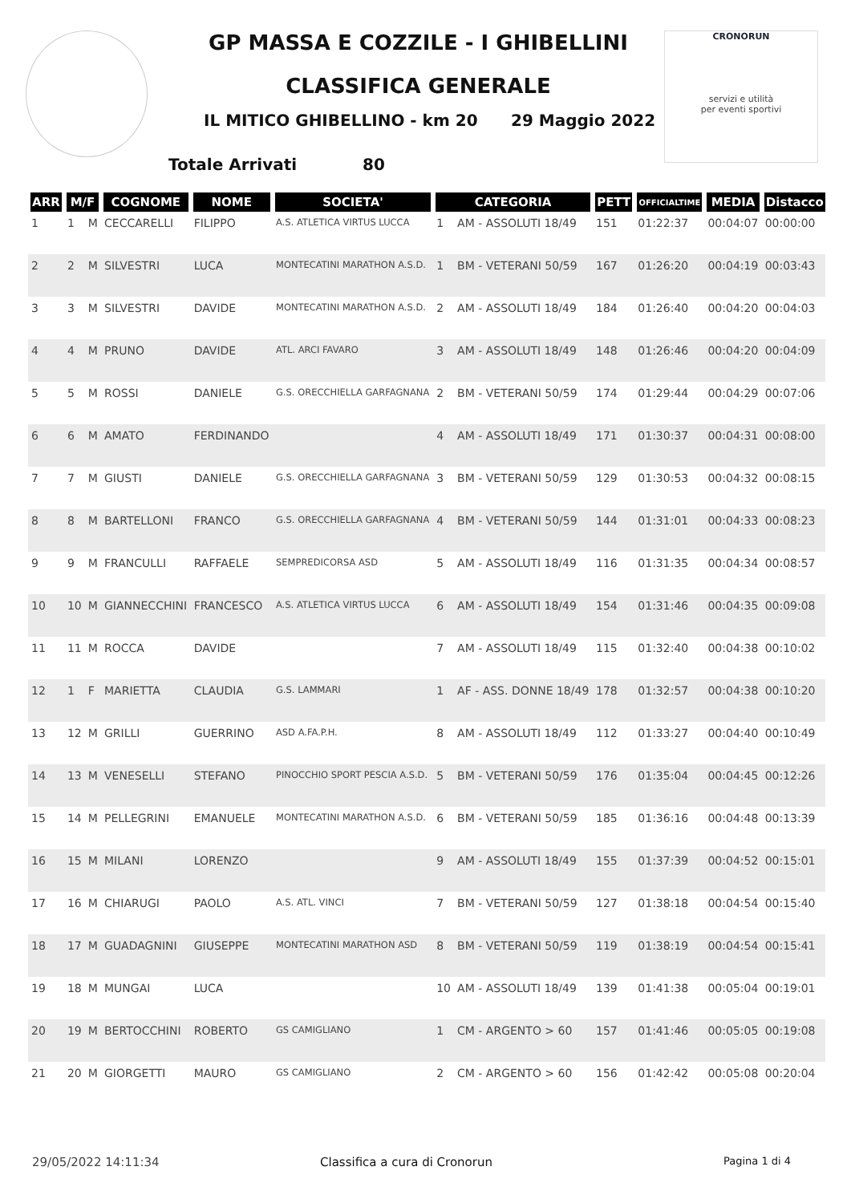CRONORUN
servizi e utilità
per eventi sportivi
GP MASSA E COZZILE - I GHIBELLINI
CLASSIFICA GENERALE
IL MITICO GHIBELLINO - km 20 29 Maggio 2022
Totale Arrivati 80
| ARR | M/F | | COGNOME | NOME | SOCIETA' | CATEGORIA | | PETT | OFFICIALTIME | MEDIA | Distacco |
| --- | --- | --- | --- | --- | --- | --- | --- | --- | --- | --- | --- |
| 1 | 1 | M | CECCARELLI | FILIPPO | A.S. ATLETICA VIRTUS LUCCA | 1 | AM - ASSOLUTI 18/49 | 151 | 01:22:37 | 00:04:07 | 00:00:00 |
| 2 | 2 | M | SILVESTRI | LUCA | MONTECATINI MARATHON A.S.D. | 1 | BM - VETERANI 50/59 | 167 | 01:26:20 | 00:04:19 | 00:03:43 |
| 3 | 3 | M | SILVESTRI | DAVIDE | MONTECATINI MARATHON A.S.D. | 2 | AM - ASSOLUTI 18/49 | 184 | 01:26:40 | 00:04:20 | 00:04:03 |
| 4 | 4 | M | PRUNO | DAVIDE | ATL. ARCI FAVARO | 3 | AM - ASSOLUTI 18/49 | 148 | 01:26:46 | 00:04:20 | 00:04:09 |
| 5 | 5 | M | ROSSI | DANIELE | G.S. ORECCHIELLA GARFAGNANA | 2 | BM - VETERANI 50/59 | 174 | 01:29:44 | 00:04:29 | 00:07:06 |
| 6 | 6 | M | AMATO | FERDINANDO | | 4 | AM - ASSOLUTI 18/49 | 171 | 01:30:37 | 00:04:31 | 00:08:00 |
| 7 | 7 | M | GIUSTI | DANIELE | G.S. ORECCHIELLA GARFAGNANA | 3 | BM - VETERANI 50/59 | 129 | 01:30:53 | 00:04:32 | 00:08:15 |
| 8 | 8 | M | BARTELLONI | FRANCO | G.S. ORECCHIELLA GARFAGNANA | 4 | BM - VETERANI 50/59 | 144 | 01:31:01 | 00:04:33 | 00:08:23 |
| 9 | 9 | M | FRANCULLI | RAFFAELE | SEMPREDICORSA ASD | 5 | AM - ASSOLUTI 18/49 | 116 | 01:31:35 | 00:04:34 | 00:08:57 |
| 10 | 10 | M | GIANNECCHINI | FRANCESCO | A.S. ATLETICA VIRTUS LUCCA | 6 | AM - ASSOLUTI 18/49 | 154 | 01:31:46 | 00:04:35 | 00:09:08 |
| 11 | 11 | M | ROCCA | DAVIDE | | 7 | AM - ASSOLUTI 18/49 | 115 | 01:32:40 | 00:04:38 | 00:10:02 |
| 12 | 1 | F | MARIETTA | CLAUDIA | G.S. LAMMARI | 1 | AF - ASS. DONNE 18/49 | 178 | 01:32:57 | 00:04:38 | 00:10:20 |
| 13 | 12 | M | GRILLI | GUERRINO | ASD A.FA.P.H. | 8 | AM - ASSOLUTI 18/49 | 112 | 01:33:27 | 00:04:40 | 00:10:49 |
| 14 | 13 | M | VENESELLI | STEFANO | PINOCCHIO SPORT PESCIA A.S.D. | 5 | BM - VETERANI 50/59 | 176 | 01:35:04 | 00:04:45 | 00:12:26 |
| 15 | 14 | M | PELLEGRINI | EMANUELE | MONTECATINI MARATHON A.S.D. | 6 | BM - VETERANI 50/59 | 185 | 01:36:16 | 00:04:48 | 00:13:39 |
| 16 | 15 | M | MILANI | LORENZO | | 9 | AM - ASSOLUTI 18/49 | 155 | 01:37:39 | 00:04:52 | 00:15:01 |
| 17 | 16 | M | CHIARUGI | PAOLO | A.S. ATL. VINCI | 7 | BM - VETERANI 50/59 | 127 | 01:38:18 | 00:04:54 | 00:15:40 |
| 18 | 17 | M | GUADAGNINI | GIUSEPPE | MONTECATINI MARATHON ASD | 8 | BM - VETERANI 50/59 | 119 | 01:38:19 | 00:04:54 | 00:15:41 |
| 19 | 18 | M | MUNGAI | LUCA | | 10 | AM - ASSOLUTI 18/49 | 139 | 01:41:38 | 00:05:04 | 00:19:01 |
| 20 | 19 | M | BERTOCCHINI | ROBERTO | GS CAMIGLIANO | 1 | CM - ARGENTO > 60 | 157 | 01:41:46 | 00:05:05 | 00:19:08 |
| 21 | 20 | M | GIORGETTI | MAURO | GS CAMIGLIANO | 2 | CM - ARGENTO > 60 | 156 | 01:42:42 | 00:05:08 | 00:20:04 |
29/05/2022 14:11:34 Classifica a cura di Cronorun Pagina 1 di 4